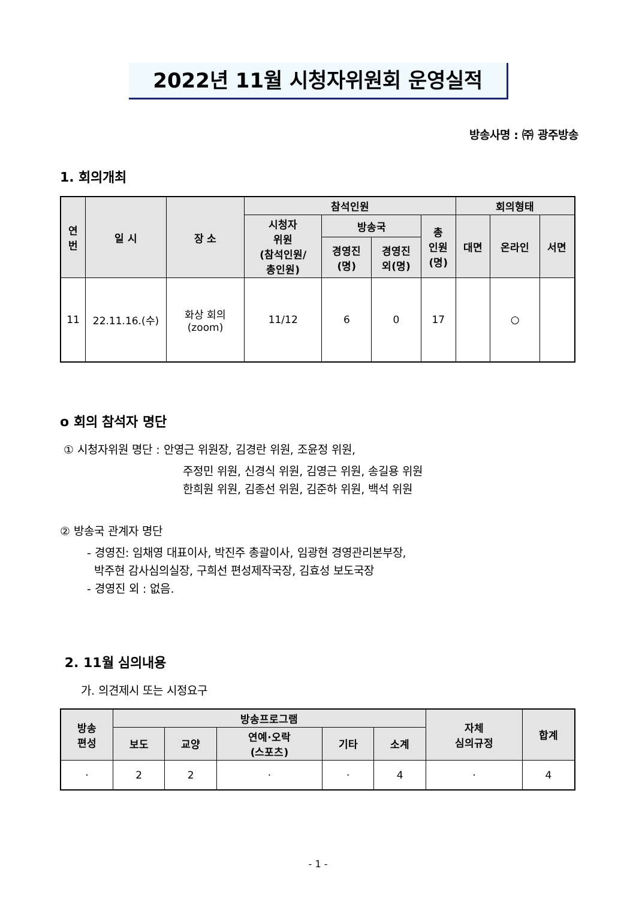2022년 11월 시청자위원회 운영실적
방송사명 : ㈜ 광주방송
1. 회의개최
| 연 번 | 일 시 | 장 소 | 참석인원 | | | | 회의형태 | | |
| --- | --- | --- | --- | --- | --- | --- | --- | --- | --- |
| | | | 시청자 위원 (참석인원/ 총인원) | 방송국 | | 총 인원 (명) | 대면 | 온라인 | 서면 |
| | | | | 경영진 (명) | 경영진 외(명) | | | | |
| 11 | 22.11.16.(수) | 화상 회의 (zoom) | 11/12 | 6 | 0 | 17 | | ○ | |
o 회의 참석자 명단
① 시청자위원 명단 : 안영근 위원장, 김경란 위원, 조윤정 위원,
주정민 위원, 신경식 위원, 김영근 위원, 송길용 위원
한희원 위원, 김종선 위원, 김준하 위원, 백석 위원
② 방송국 관계자 명단
- 경영진: 임채영 대표이사, 박진주 총괄이사, 임광현 경영관리본부장,
박주현 감사심의실장, 구희선 편성제작국장, 김효성 보도국장
- 경영진 외 : 없음.
2. 11월 심의내용
가. 의견제시 또는 시정요구
| 방송 편성 | 방송프로그램 | | | | | 자체 심의규정 | 합계 |
| --- | --- | --- | --- | --- | --- | --- | --- |
| | 보도 | 교양 | 연예·오락 (스포츠) | 기타 | 소계 | | |
| · | 2 | 2 | · | · | 4 | · | 4 |
- 1 -